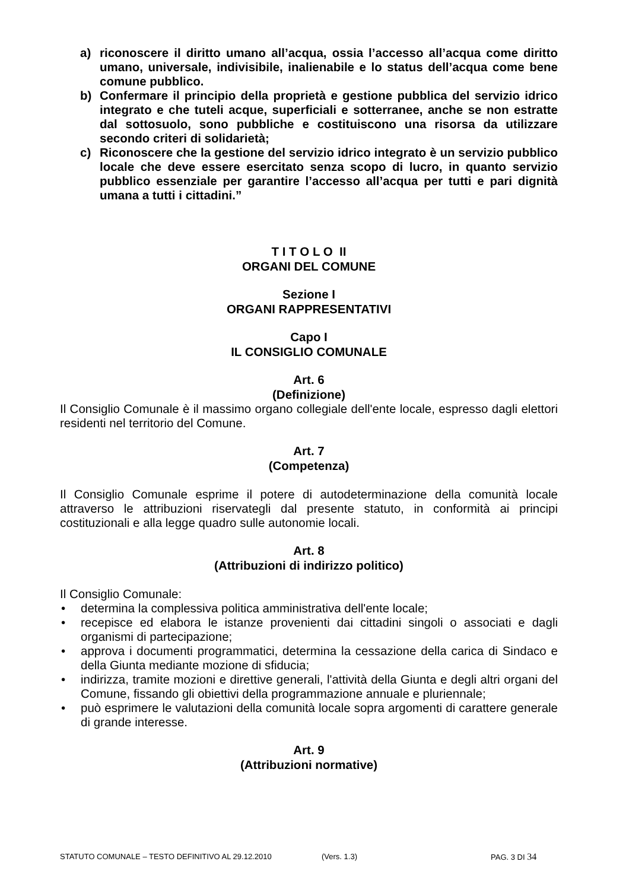a) riconoscere il diritto umano all’acqua, ossia l’accesso all’acqua come diritto umano, universale, indivisibile, inalienabile e lo status dell’acqua come bene comune pubblico.
b) Confermare il principio della proprietà e gestione pubblica del servizio idrico integrato e che tuteli acque, superficiali e sotterranee, anche se non estratte dal sottosuolo, sono pubbliche e costituiscono una risorsa da utilizzare secondo criteri di solidarietà;
c) Riconoscere che la gestione del servizio idrico integrato è un servizio pubblico locale che deve essere esercitato senza scopo di lucro, in quanto servizio pubblico essenziale per garantire l’accesso all’acqua per tutti e pari dignità umana a tutti i cittadini.”
T I T O L O II
ORGANI DEL COMUNE
Sezione I
ORGANI RAPPRESENTATIVI
Capo I
IL CONSIGLIO COMUNALE
Art. 6
(Definizione)
Il Consiglio Comunale è il massimo organo collegiale dell'ente locale, espresso dagli elettori residenti nel territorio del Comune.
Art. 7
(Competenza)
Il Consiglio Comunale esprime il potere di autodeterminazione della comunità locale attraverso le attribuzioni riservategli dal presente statuto, in conformità ai principi costituzionali e alla legge quadro sulle autonomie locali.
Art. 8
(Attribuzioni di indirizzo politico)
Il Consiglio Comunale:
• determina la complessiva politica amministrativa dell'ente locale;
• recepisce ed elabora le istanze provenienti dai cittadini singoli o associati e dagli organismi di partecipazione;
• approva i documenti programmatici, determina la cessazione della carica di Sindaco e della Giunta mediante mozione di sfiducia;
• indirizza, tramite mozioni e direttive generali, l'attività della Giunta e degli altri organi del Comune, fissando gli obiettivi della programmazione annuale e pluriennale;
• può esprimere le valutazioni della comunità locale sopra argomenti di carattere generale di grande interesse.
Art. 9
(Attribuzioni normative)
STATUTO COMUNALE – TESTO DEFINITIVO AL 29.12.2010 (Vers. 1.3) PAG. 3 DI 34